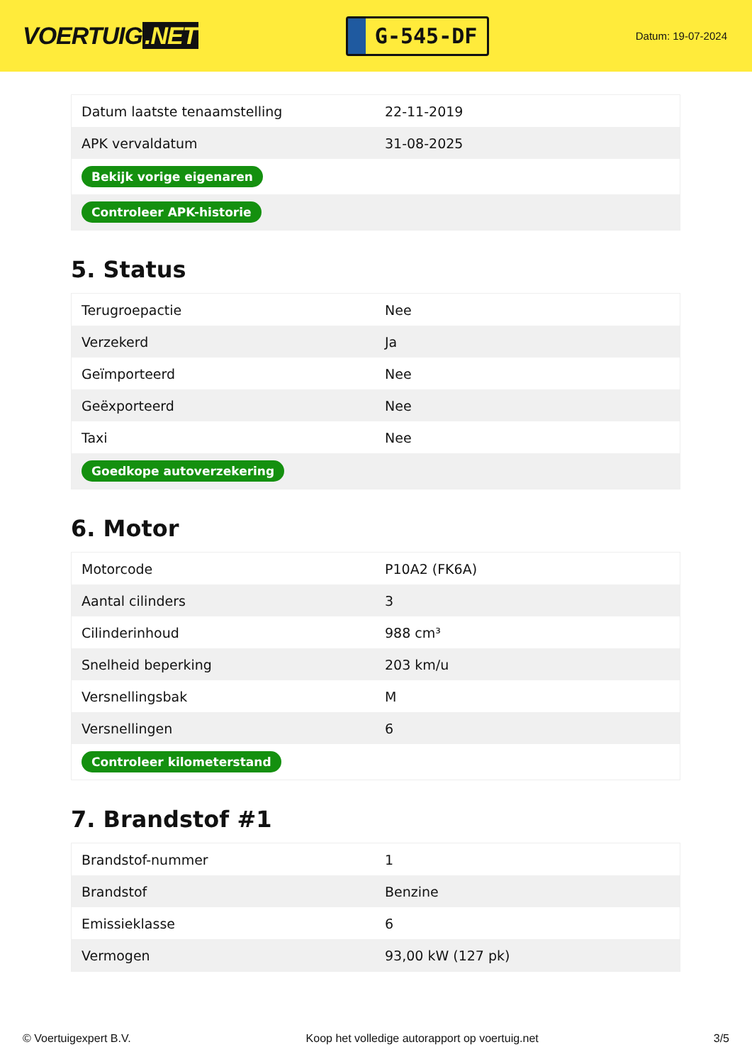VOERTUIG.NET
G-545-DF
Datum: 19-07-2024
| Datum laatste tenaamstelling | 22-11-2019 |
| APK vervaldatum | 31-08-2025 |
| Bekijk vorige eigenaren | |
| Controleer APK-historie | |
5. Status
| Terugroepactie | Nee |
| Verzekerd | Ja |
| Geïmporteerd | Nee |
| Geëxporteerd | Nee |
| Taxi | Nee |
| Goedkope autoverzekering | |
6. Motor
| Motorcode | P10A2 (FK6A) |
| Aantal cilinders | 3 |
| Cilinderinhoud | 988 cm³ |
| Snelheid beperking | 203 km/u |
| Versnellingsbak | M |
| Versnellingen | 6 |
| Controleer kilometerstand | |
7. Brandstof #1
| Brandstof-nummer | 1 |
| Brandstof | Benzine |
| Emissieklasse | 6 |
| Vermogen | 93,00 kW (127 pk) |
© Voertuigexpert B.V. Koop het volledige autorapport op voertuig.net 3/5